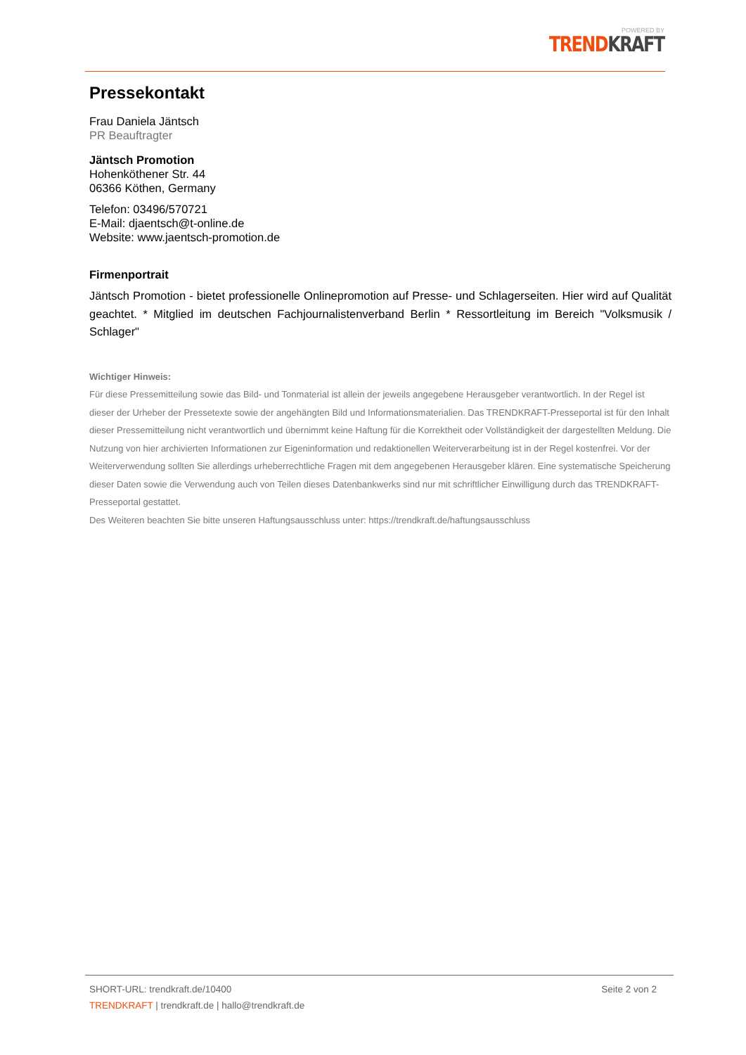POWERED BY
TREND KRAFT
Pressekontakt
Frau Daniela Jäntsch
PR Beauftragter
Jäntsch Promotion
Hohenköthener Str. 44
06366 Köthen, Germany
Telefon: 03496/570721
E-Mail: djaentsch@t-online.de
Website: www.jaentsch-promotion.de
Firmenportrait
Jäntsch Promotion - bietet professionelle Onlinepromotion auf Presse- und Schlagerseiten. Hier wird auf Qualität geachtet. * Mitglied im deutschen Fachjournalistenverband Berlin * Ressortleitung im Bereich "Volksmusik / Schlager"
Wichtiger Hinweis:
Für diese Pressemitteilung sowie das Bild- und Tonmaterial ist allein der jeweils angegebene Herausgeber verantwortlich. In der Regel ist dieser der Urheber der Pressetexte sowie der angehängten Bild und Informationsmaterialien. Das TRENDKRAFT-Presseportal ist für den Inhalt dieser Pressemitteilung nicht verantwortlich und übernimmt keine Haftung für die Korrektheit oder Vollständigkeit der dargestellten Meldung. Die Nutzung von hier archivierten Informationen zur Eigeninformation und redaktionellen Weiterverarbeitung ist in der Regel kostenfrei. Vor der Weiterverwendung sollten Sie allerdings urheberrechtliche Fragen mit dem angegebenen Herausgeber klären. Eine systematische Speicherung dieser Daten sowie die Verwendung auch von Teilen dieses Datenbankwerks sind nur mit schriftlicher Einwilligung durch das TRENDKRAFT-Presseportal gestattet.
Des Weiteren beachten Sie bitte unseren Haftungsausschluss unter: https://trendkraft.de/haftungsausschluss
SHORT-URL: trendkraft.de/10400
TRENDKRAFT | trendkraft.de | hallo@trendkraft.de
Seite 2 von 2